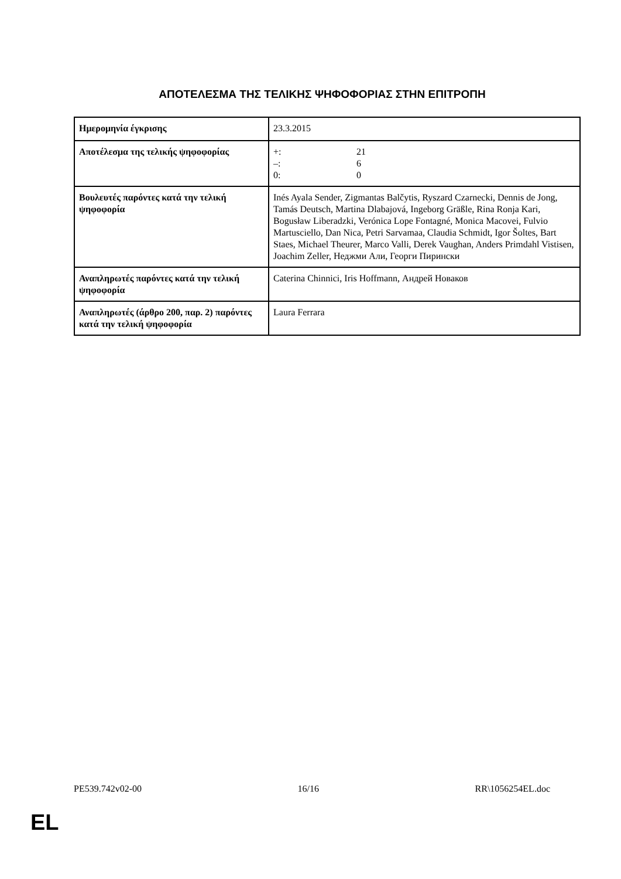ΑΠΟΤΕΛΕΣΜΑ ΤΗΣ ΤΕΛΙΚΗΣ ΨΗΦΟΦΟΡΙΑΣ ΣΤΗΝ ΕΠΙΤΡΟΠΗ
| Ημερομηνία έγκρισης | 23.3.2015 |
| Αποτέλεσμα της τελικής ψηφοφορίας | +: 21 –: 6 0: 0 |
| Βουλευτές παρόντες κατά την τελική ψηφοφορία | Inés Ayala Sender, Zigmantas Balčytis, Ryszard Czarnecki, Dennis de Jong, Tamás Deutsch, Martina Dlabajová, Ingeborg Gräßle, Rina Ronja Kari, Bogusław Liberadzki, Verónica Lope Fontagné, Monica Macovei, Fulvio Martusciello, Dan Nica, Petri Sarvamaa, Claudia Schmidt, Igor Šoltes, Bart Staes, Michael Theurer, Marco Valli, Derek Vaughan, Anders Primdahl Vistisen, Joachim Zeller, Неджми Али, Георги Пирински |
| Αναπληρωτές παρόντες κατά την τελική ψηφοφορία | Caterina Chinnici, Iris Hoffmann, Андрей Новаков |
| Αναπληρωτές (άρθρο 200, παρ. 2) παρόντες κατά την τελική ψηφοφορία | Laura Ferrara |
PE539.742v02-00 16/16 RR\1056254EL.doc
EL